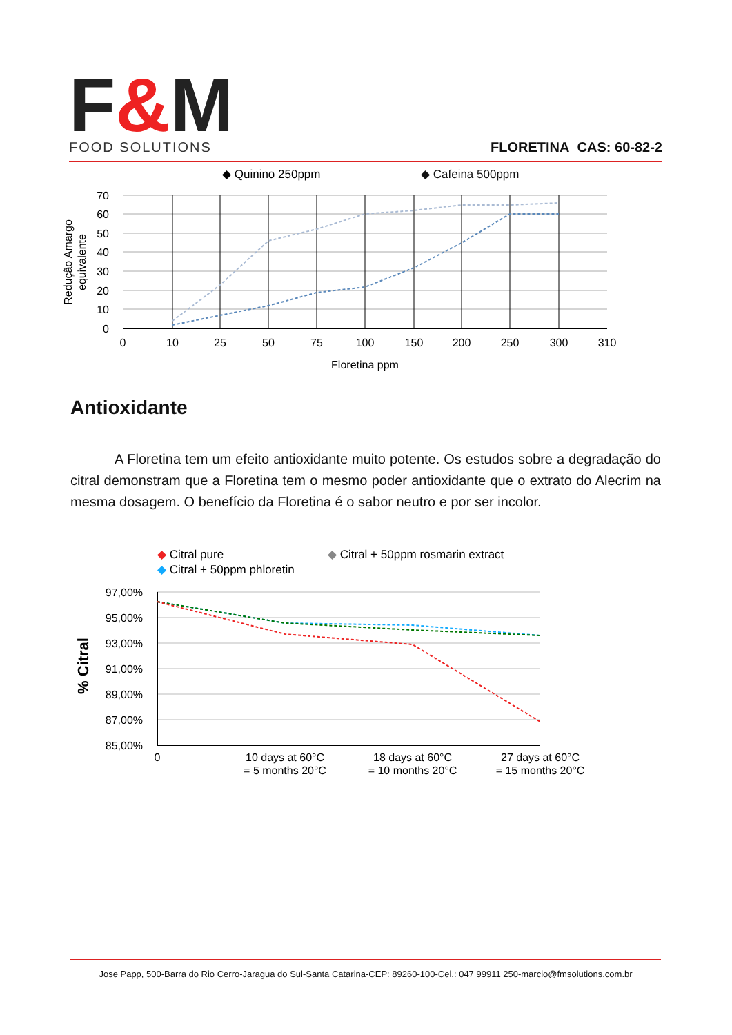F&M
FOOD SOLUTIONS
FLORETINA CAS: 60-82-2
◆ Quinino 250ppm
◆ Cafeina 500ppm
70
60
50
40
30
20
10
0
0
10
25
50
75
100
150
200
250
300
310
Floretina ppm
Redução Amargo
equivalente
Antioxidante
A Floretina tem um efeito antioxidante muito potente. Os estudos sobre a degradação do citral demonstram que a Floretina tem o mesmo poder antioxidante que o extrato do Alecrim na mesma dosagem. O benefício da Floretina é o sabor neutro e por ser incolor.
◆ Citral pure
◆ Citral + 50ppm rosmarin extract
◆ Citral + 50ppm phloretin
97,00%
95,00%
93,00%
91,00%
89,00%
87,00%
85,00%
0
10 days at 60°C
= 5 months 20°C
18 days at 60°C
= 10 months 20°C
27 days at 60°C
= 15 months 20°C
% Citral
Jose Papp, 500-Barra do Rio Cerro-Jaragua do Sul-Santa Catarina-CEP: 89260-100-Cel.: 047 99911 250-marcio@fmsolutions.com.br